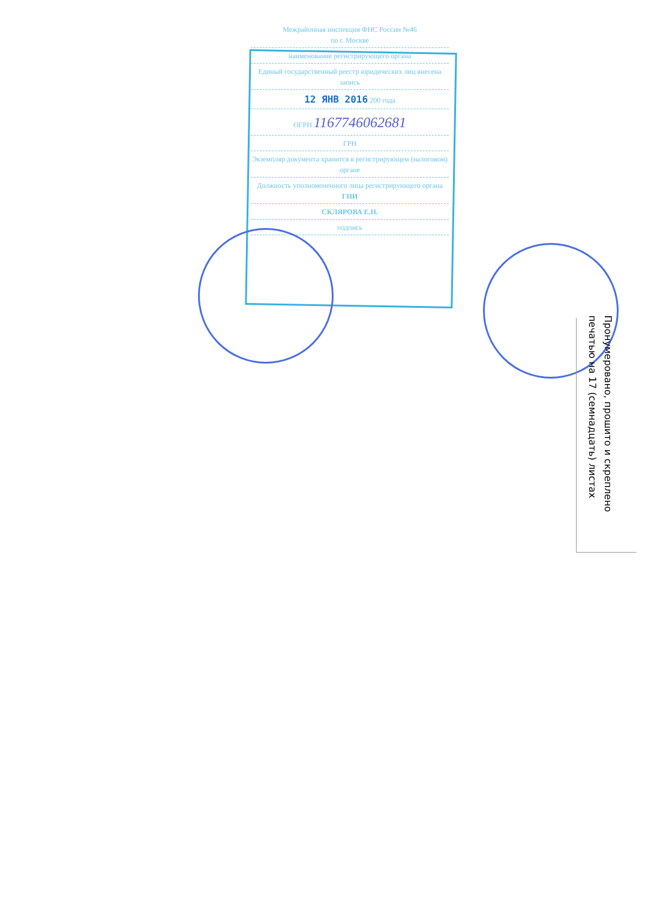Межрайонная инспекция ФНС России №46
по г. Москве
наименование регистрирующего органа
Единый государственный реестр юридических лиц внесена запись
12 ЯНВ 2016 200 года
ОГРН 1167746062681
ГРН
Экземпляр документа хранится в регистрирующем (налоговом) органе
Должность уполномоченного лица регистрирующего органа ГНИ
СКЛЯРОВА Е.Н.
подпись
Пронумеровано, прошито и скреплено печатью на 17 (семнадцать) листах